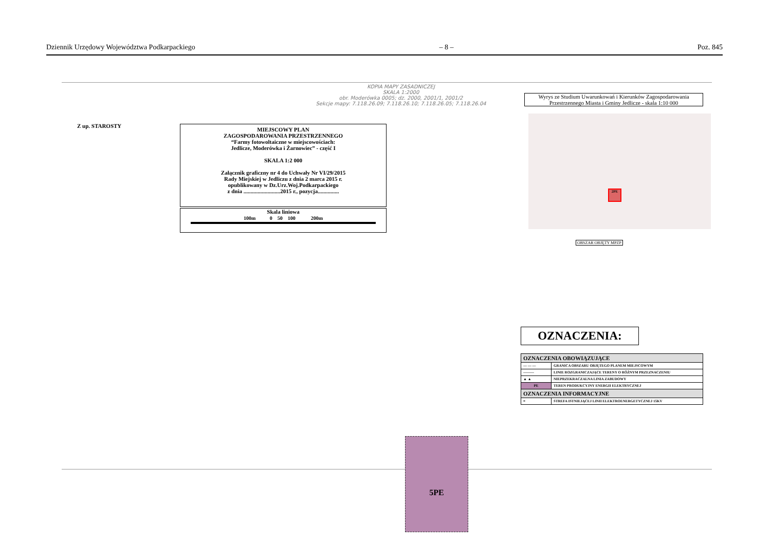Dziennik Urzędowy Województwa Podkarpackiego – 8 – Poz. 845
KOPIA MAPY ZASADNICZEJ
SKALA 1:2000
obr. Moderówka 0005; dz. 2000, 2001/1, 2001/2
Sekcje mapy: 7.118.26.09; 7.118.26.10; 7.118.26.05; 7.118.26.04
Z up. STAROSTY
MIEJSCOWY PLAN
ZAGOSPODAROWANIA PRZESTRZENNEGO
“Farmy fotowoltaiczne w miejscowościach:
Jedlicze, Moderówka i Żarnowiec” - część I
SKALA 1:2 000
Załącznik graficzny nr 4 do Uchwały Nr VI/29/2015
Rady Miejskiej w Jedliczu z dnia 2 marca 2015 r.
opublikowany w Dz.Urz.Woj.Podkarpackiego
z dnia ..........................2015 r., pozycja...............
Skala liniowa
100m 0 50 100 200m
Wyrys ze Studium Uwarunkowań i Kierunków Zagospodarowania Przestrzennego Miasta i Gminy Jedlicze - skala 1:10 000
2PE
OBSZAR OBJĘTY MPZP
5PE
OZNACZENIA:
| OZNACZENIA OBOWIĄZUJĄCE | |
| — — — | GRANICA OBSZARU OBJĘTEGO PLANEM MIEJSCOWYM |
| ——— | LINIE ROZGRANICZAJĄCE TERENY O RÓŻNYM PRZEZNACZENIU |
| ▲ ▲ | NIEPRZEKRACZALNA LINIA ZABUDOWY |
| PE | TEREN PRODUKCYJNY ENERGII ELEKTRYCZNEJ |
| OZNACZENIA INFORMACYJNE | |
| ≡ | STREFA ISTNIEJĄCEJ LINII ELEKTROENERGETYCZNEJ 15KV |